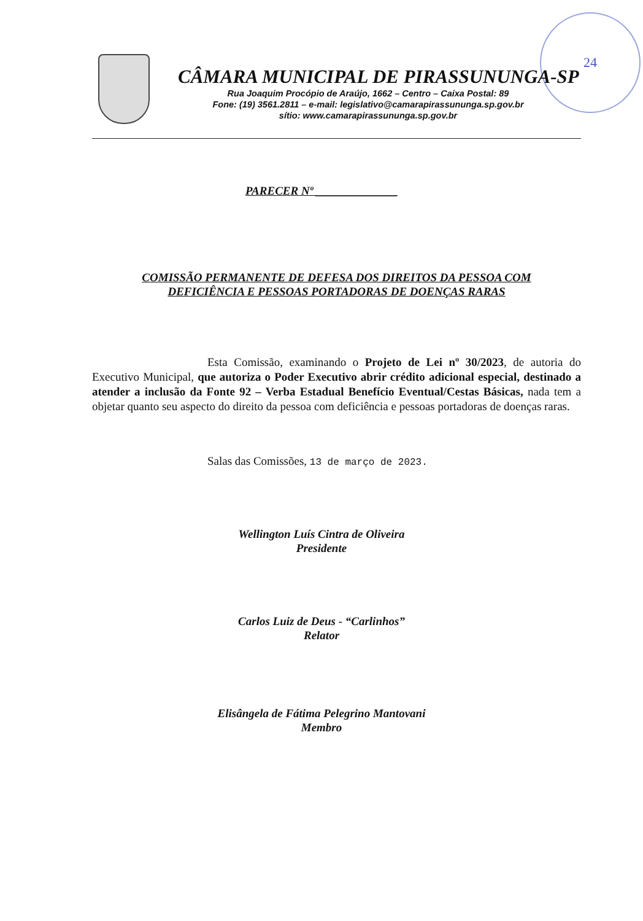24
CÂMARA MUNICIPAL DE PIRASSUNUNGA-SP
Rua Joaquim Procópio de Araújo, 1662 – Centro – Caixa Postal: 89
Fone: (19) 3561.2811 – e-mail: legislativo@camarapirassununga.sp.gov.br
sítio: www.camarapirassununga.sp.gov.br
PARECER Nº ______________
COMISSÃO PERMANENTE DE DEFESA DOS DIREITOS DA PESSOA COM
DEFICIÊNCIA E PESSOAS PORTADORAS DE DOENÇAS RARAS
Esta Comissão, examinando o Projeto de Lei nº 30/2023, de autoria do Executivo Municipal, que autoriza o Poder Executivo abrir crédito adicional especial, destinado a atender a inclusão da Fonte 92 – Verba Estadual Benefício Eventual/Cestas Básicas, nada tem a objetar quanto seu aspecto do direito da pessoa com deficiência e pessoas portadoras de doenças raras.
Salas das Comissões, 13 de março de 2023.
Wellington Luís Cintra de Oliveira
Presidente
Carlos Luiz de Deus - “Carlinhos”
Relator
Elisângela de Fátima Pelegrino Mantovani
Membro